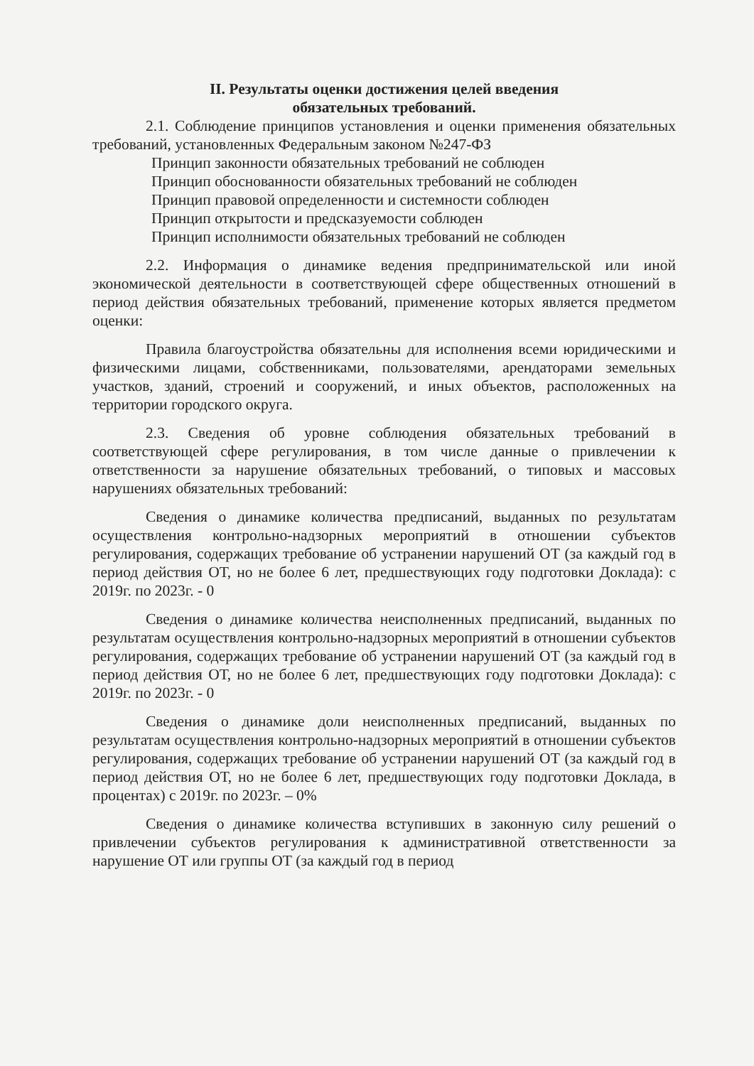II. Результаты оценки достижения целей введения
обязательных требований.
2.1. Соблюдение принципов установления и оценки применения обязательных требований, установленных Федеральным законом №247-ФЗ
Принцип законности обязательных требований не соблюден
Принцип обоснованности обязательных требований не соблюден
Принцип правовой определенности и системности соблюден
Принцип открытости и предсказуемости соблюден
Принцип исполнимости обязательных требований не соблюден
2.2. Информация о динамике ведения предпринимательской или иной экономической деятельности в соответствующей сфере общественных отношений в период действия обязательных требований, применение которых является предметом оценки:
Правила благоустройства обязательны для исполнения всеми юридическими и физическими лицами, собственниками, пользователями, арендаторами земельных участков, зданий, строений и сооружений, и иных объектов, расположенных на территории городского округа.
2.3. Сведения об уровне соблюдения обязательных требований в соответствующей сфере регулирования, в том числе данные о привлечении к ответственности за нарушение обязательных требований, о типовых и массовых нарушениях обязательных требований:
Сведения о динамике количества предписаний, выданных по результатам осуществления контрольно-надзорных мероприятий в отношении субъектов регулирования, содержащих требование об устранении нарушений ОТ (за каждый год в период действия ОТ, но не более 6 лет, предшествующих году подготовки Доклада): с 2019г. по 2023г. - 0
Сведения о динамике количества неисполненных предписаний, выданных по результатам осуществления контрольно-надзорных мероприятий в отношении субъектов регулирования, содержащих требование об устранении нарушений ОТ (за каждый год в период действия ОТ, но не более 6 лет, предшествующих году подготовки Доклада): с 2019г. по 2023г. - 0
Сведения о динамике доли неисполненных предписаний, выданных по результатам осуществления контрольно-надзорных мероприятий в отношении субъектов регулирования, содержащих требование об устранении нарушений ОТ (за каждый год в период действия ОТ, но не более 6 лет, предшествующих году подготовки Доклада, в процентах) с 2019г. по 2023г. – 0%
Сведения о динамике количества вступивших в законную силу решений о привлечении субъектов регулирования к административной ответственности за нарушение ОТ или группы ОТ (за каждый год в период